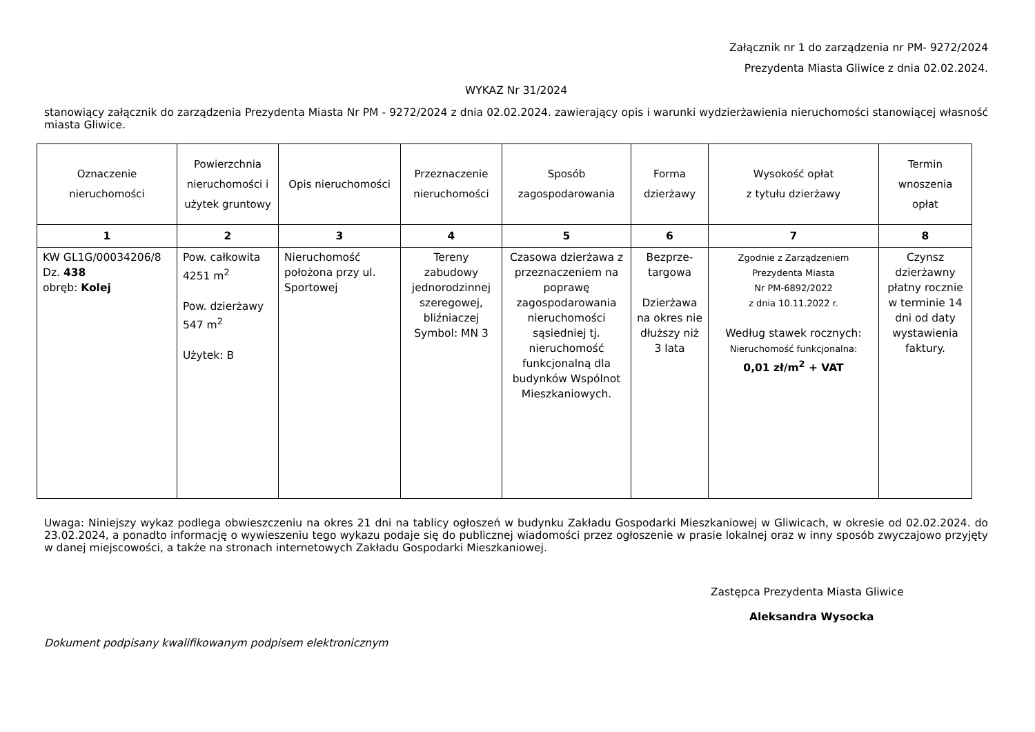Załącznik nr 1 do zarządzenia nr PM- 9272/2024
Prezydenta Miasta Gliwice z dnia 02.02.2024.
WYKAZ Nr 31/2024
stanowiący załącznik do zarządzenia Prezydenta Miasta Nr PM - 9272/2024 z dnia 02.02.2024. zawierający opis i warunki wydzierżawienia nieruchomości stanowiącej własność miasta Gliwice.
| Oznaczenie nieruchomości | Powierzchnia nieruchomości i użytek gruntowy | Opis nieruchomości | Przeznaczenie nieruchomości | Sposób zagospodarowania | Forma dzierżawy | Wysokość opłat z tytułu dzierżawy | Termin wnoszenia opłat |
| --- | --- | --- | --- | --- | --- | --- | --- |
| 1 | 2 | 3 | 4 | 5 | 6 | 7 | 8 |
| KW GL1G/00034206/8 Dz. 438 obręb: Kolej | Pow. całkowita 4251 m<sup>2</sup> Pow. dzierżawy 547 m<sup>2</sup> Użytek: B | Nieruchomość położona przy ul. Sportowej | Tereny zabudowy jednorodzinnej szeregowej, bliźniaczej Symbol: MN 3 | Czasowa dzierżawa z przeznaczeniem na poprawę zagospodarowania nieruchomości sąsiedniej tj. nieruchomość funkcjonalną dla budynków Wspólnot Mieszkaniowych. | Bezprze- targowa Dzierżawa na okres nie dłuższy niż 3 lata | Zgodnie z Zarządzeniem Prezydenta Miasta Nr PM-6892/2022 z dnia 10.11.2022 r. Według stawek rocznych: Nieruchomość funkcjonalna: 0,01 zł/m<sup>2</sup> + VAT | Czynsz dzierżawny płatny rocznie w terminie 14 dni od daty wystawienia faktury. |
Uwaga: Niniejszy wykaz podlega obwieszczeniu na okres 21 dni na tablicy ogłoszeń w budynku Zakładu Gospodarki Mieszkaniowej w Gliwicach, w okresie od 02.02.2024. do 23.02.2024, a ponadto informację o wywieszeniu tego wykazu podaje się do publicznej wiadomości przez ogłoszenie w prasie lokalnej oraz w inny sposób zwyczajowo przyjęty w danej miejscowości, a także na stronach internetowych Zakładu Gospodarki Mieszkaniowej.
Zastępca Prezydenta Miasta Gliwice
Aleksandra Wysocka
Dokument podpisany kwalifikowanym podpisem elektronicznym